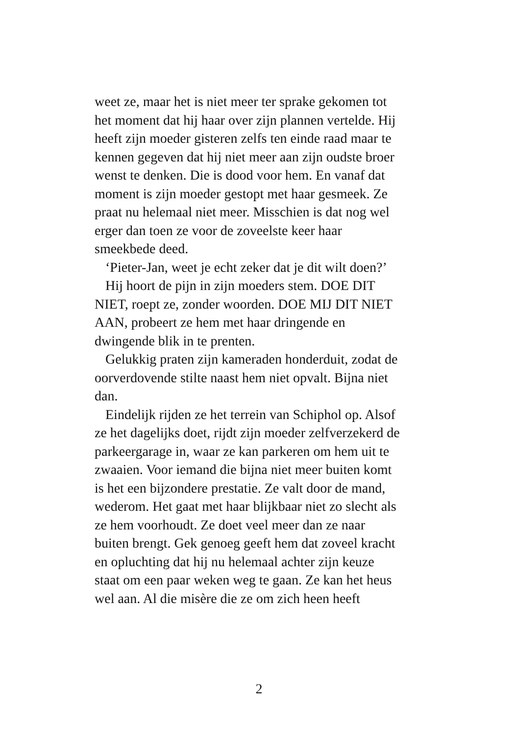weet ze, maar het is niet meer ter sprake gekomen tot
het moment dat hij haar over zijn plannen vertelde. Hij
heeft zijn moeder gisteren zelfs ten einde raad maar te
kennen gegeven dat hij niet meer aan zijn oudste broer
wenst te denken. Die is dood voor hem. En vanaf dat
moment is zijn moeder gestopt met haar gesmeek. Ze
praat nu helemaal niet meer. Misschien is dat nog wel
erger dan toen ze voor de zoveelste keer haar
smeekbede deed.
‘Pieter-Jan, weet je echt zeker dat je dit wilt doen?’
Hij hoort de pijn in zijn moeders stem. DOE DIT
NIET, roept ze, zonder woorden. DOE MIJ DIT NIET
AAN, probeert ze hem met haar dringende en
dwingende blik in te prenten.
Gelukkig praten zijn kameraden honderduit, zodat de
oorverdovende stilte naast hem niet opvalt. Bijna niet
dan.
Eindelijk rijden ze het terrein van Schiphol op. Alsof
ze het dagelijks doet, rijdt zijn moeder zelfverzekerd de
parkeergarage in, waar ze kan parkeren om hem uit te
zwaaien. Voor iemand die bijna niet meer buiten komt
is het een bijzondere prestatie. Ze valt door de mand,
wederom. Het gaat met haar blijkbaar niet zo slecht als
ze hem voorhoudt. Ze doet veel meer dan ze naar
buiten brengt. Gek genoeg geeft hem dat zoveel kracht
en opluchting dat hij nu helemaal achter zijn keuze
staat om een paar weken weg te gaan. Ze kan het heus
wel aan. Al die misère die ze om zich heen heeft
2